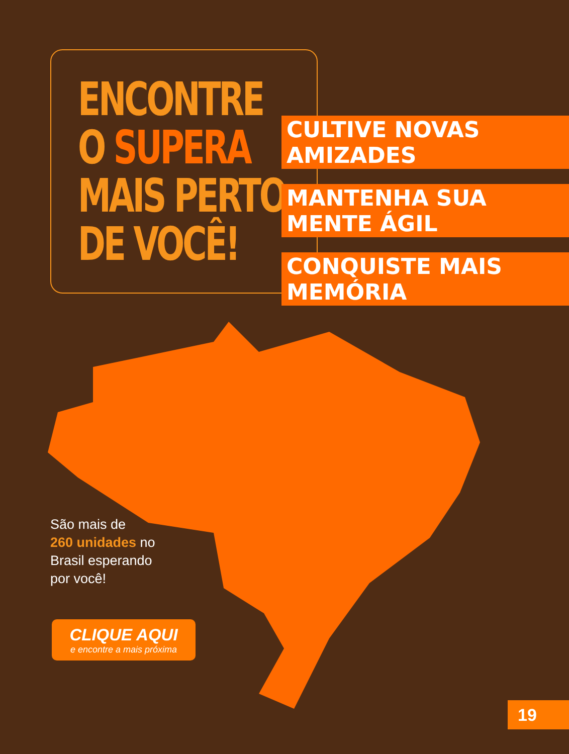ENCONTRE
O SUPERA
MAIS PERTO
DE VOCÊ!
CULTIVE NOVAS AMIZADES
MANTENHA SUA MENTE ÁGIL
CONQUISTE MAIS MEMÓRIA
São mais de
260 unidades no
Brasil esperando
por você!
CLIQUE AQUI
e encontre a mais próxima
19